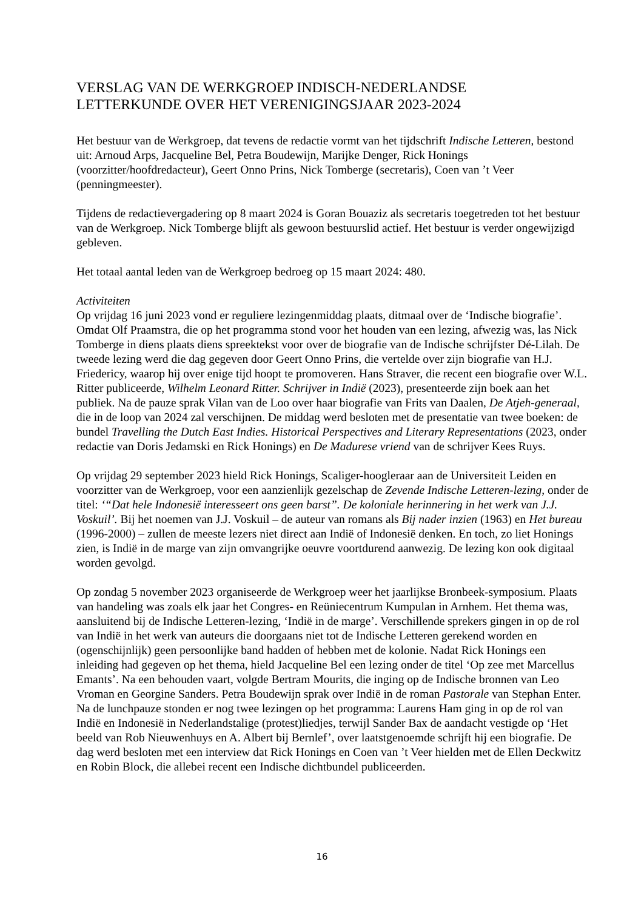VERSLAG VAN DE WERKGROEP INDISCH-NEDERLANDSE
LETTERKUNDE OVER HET VERENIGINGSJAAR 2023-2024
Het bestuur van de Werkgroep, dat tevens de redactie vormt van het tijdschrift Indische Letteren, bestond uit: Arnoud Arps, Jacqueline Bel, Petra Boudewijn, Marijke Denger, Rick Honings (voorzitter/hoofdredacteur), Geert Onno Prins, Nick Tomberge (secretaris), Coen van ’t Veer (penningmeester).
Tijdens de redactievergadering op 8 maart 2024 is Goran Bouaziz als secretaris toegetreden tot het bestuur van de Werkgroep. Nick Tomberge blijft als gewoon bestuurslid actief. Het bestuur is verder ongewijzigd gebleven.
Het totaal aantal leden van de Werkgroep bedroeg op 15 maart 2024: 480.
Activiteiten
Op vrijdag 16 juni 2023 vond er reguliere lezingenmiddag plaats, ditmaal over de ‘Indische biografie’. Omdat Olf Praamstra, die op het programma stond voor het houden van een lezing, afwezig was, las Nick Tomberge in diens plaats diens spreektekst voor over de biografie van de Indische schrijfster Dé-Lilah. De tweede lezing werd die dag gegeven door Geert Onno Prins, die vertelde over zijn biografie van H.J. Friedericy, waarop hij over enige tijd hoopt te promoveren. Hans Straver, die recent een biografie over W.L. Ritter publiceerde, Wilhelm Leonard Ritter. Schrijver in Indië (2023), presenteerde zijn boek aan het publiek. Na de pauze sprak Vilan van de Loo over haar biografie van Frits van Daalen, De Atjeh-generaal, die in de loop van 2024 zal verschijnen. De middag werd besloten met de presentatie van twee boeken: de bundel Travelling the Dutch East Indies. Historical Perspectives and Literary Representations (2023, onder redactie van Doris Jedamski en Rick Honings) en De Madurese vriend van de schrijver Kees Ruys.
Op vrijdag 29 september 2023 hield Rick Honings, Scaliger-hoogleraar aan de Universiteit Leiden en voorzitter van de Werkgroep, voor een aanzienlijk gezelschap de Zevende Indische Letteren-lezing, onder de titel: ‘“Dat hele Indonesië interesseert ons geen barst”. De koloniale herinnering in het werk van J.J. Voskuil’. Bij het noemen van J.J. Voskuil – de auteur van romans als Bij nader inzien (1963) en Het bureau (1996-2000) – zullen de meeste lezers niet direct aan Indië of Indonesië denken. En toch, zo liet Honings zien, is Indië in de marge van zijn omvangrijke oeuvre voortdurend aanwezig. De lezing kon ook digitaal worden gevolgd.
Op zondag 5 november 2023 organiseerde de Werkgroep weer het jaarlijkse Bronbeek-symposium. Plaats van handeling was zoals elk jaar het Congres- en Reüniecentrum Kumpulan in Arnhem. Het thema was, aansluitend bij de Indische Letteren-lezing, ‘Indië in de marge’. Verschillende sprekers gingen in op de rol van Indië in het werk van auteurs die doorgaans niet tot de Indische Letteren gerekend worden en (ogenschijnlijk) geen persoonlijke band hadden of hebben met de kolonie. Nadat Rick Honings een inleiding had gegeven op het thema, hield Jacqueline Bel een lezing onder de titel ‘Op zee met Marcellus Emants’. Na een behouden vaart, volgde Bertram Mourits, die inging op de Indische bronnen van Leo Vroman en Georgine Sanders. Petra Boudewijn sprak over Indië in de roman Pastorale van Stephan Enter. Na de lunchpauze stonden er nog twee lezingen op het programma: Laurens Ham ging in op de rol van Indië en Indonesië in Nederlandstalige (protest)liedjes, terwijl Sander Bax de aandacht vestigde op ‘Het beeld van Rob Nieuwenhuys en A. Albert bij Bernlef’, over laatstgenoemde schrijft hij een biografie. De dag werd besloten met een interview dat Rick Honings en Coen van ’t Veer hielden met de Ellen Deckwitz en Robin Block, die allebei recent een Indische dichtbundel publiceerden.
16